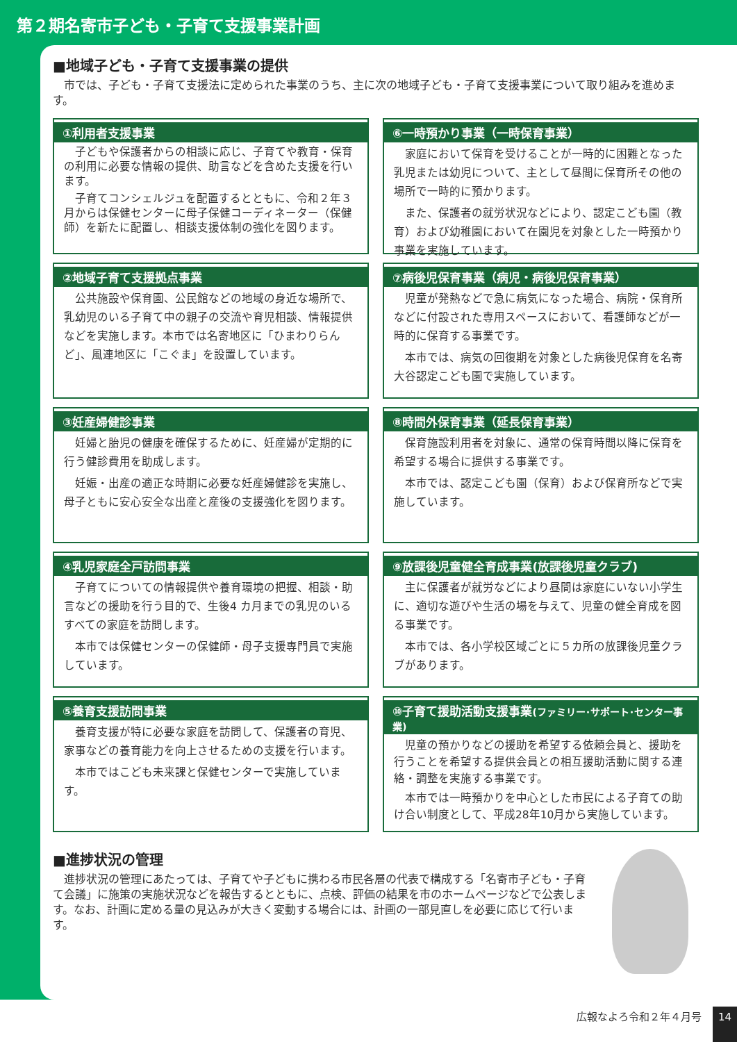第２期名寄市子ども・子育て支援事業計画
■地域子ども・子育て支援事業の提供
　市では、子ども・子育て支援法に定められた事業のうち、主に次の地域子ども・子育て支援事業について取り組みを進めます。
①利用者支援事業
子どもや保護者からの相談に応じ、子育てや教育・保育の利用に必要な情報の提供、助言などを含めた支援を行います。
子育てコンシェルジュを配置するとともに、令和２年３月からは保健センターに母子保健コーディネーター（保健師）を新たに配置し、相談支援体制の強化を図ります。
⑥一時預かり事業（一時保育事業）
家庭において保育を受けることが一時的に困難となった乳児または幼児について、主として昼間に保育所その他の場所で一時的に預かります。
また、保護者の就労状況などにより、認定こども園（教育）および幼稚園において在園児を対象とした一時預かり事業を実施しています。
②地域子育て支援拠点事業
公共施設や保育園、公民館などの地域の身近な場所で、乳幼児のいる子育て中の親子の交流や育児相談、情報提供などを実施します。本市では名寄地区に「ひまわりらんど」、風連地区に「こぐま」を設置しています。
⑦病後児保育事業（病児・病後児保育事業）
児童が発熱などで急に病気になった場合、病院・保育所などに付設された専用スペースにおいて、看護師などが一時的に保育する事業です。
本市では、病気の回復期を対象とした病後児保育を名寄大谷認定こども園で実施しています。
③妊産婦健診事業
妊婦と胎児の健康を確保するために、妊産婦が定期的に行う健診費用を助成します。
妊娠・出産の適正な時期に必要な妊産婦健診を実施し、母子ともに安心安全な出産と産後の支援強化を図ります。
⑧時間外保育事業（延長保育事業）
保育施設利用者を対象に、通常の保育時間以降に保育を希望する場合に提供する事業です。
本市では、認定こども園（保育）および保育所などで実施しています。
④乳児家庭全戸訪問事業
子育てについての情報提供や養育環境の把握、相談・助言などの援助を行う目的で、生後4 カ月までの乳児のいるすべての家庭を訪問します。
本市では保健センターの保健師・母子支援専門員で実施しています。
⑨放課後児童健全育成事業(放課後児童クラブ)
主に保護者が就労などにより昼間は家庭にいない小学生に、適切な遊びや生活の場を与えて、児童の健全育成を図る事業です。
本市では、各小学校区域ごとに５カ所の放課後児童クラブがあります。
⑤養育支援訪問事業
養育支援が特に必要な家庭を訪問して、保護者の育児、家事などの養育能力を向上させるための支援を行います。
本市ではこども未来課と保健センターで実施しています。
⑩子育て援助活動支援事業(ファミリー･サポート･センター事業)
児童の預かりなどの援助を希望する依頼会員と、援助を行うことを希望する提供会員との相互援助活動に関する連絡・調整を実施する事業です。
本市では一時預かりを中心とした市民による子育ての助け合い制度として、平成28年10月から実施しています。
■進捗状況の管理
　進捗状況の管理にあたっては、子育てや子どもに携わる市民各層の代表で構成する「名寄市子ども・子育て会議」に施策の実施状況などを報告するとともに、点検、評価の結果を市のホームページなどで公表します。なお、計画に定める量の見込みが大きく変動する場合には、計画の一部見直しを必要に応じて行います。
広報なよろ令和２年４月号 14